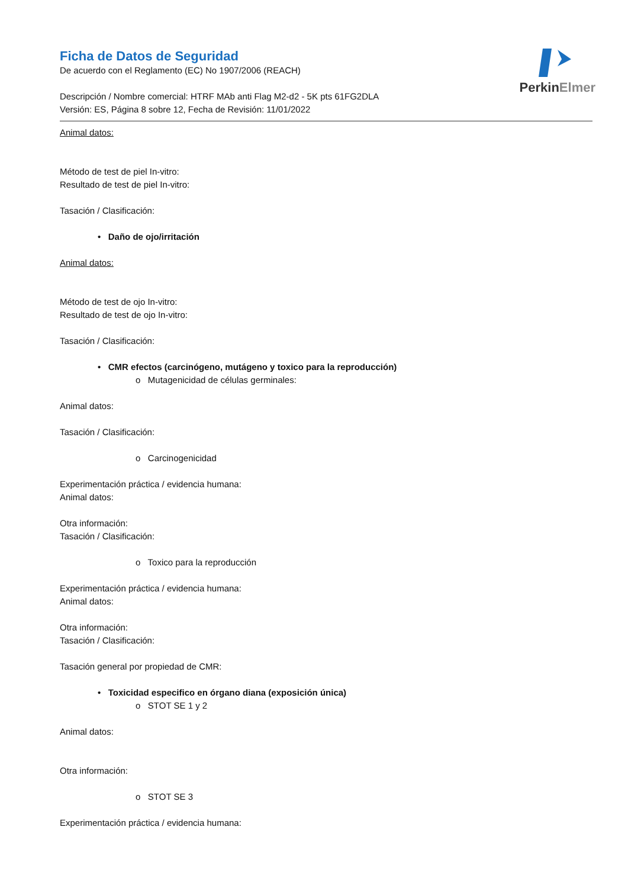PerkinElmer
Ficha de Datos de Seguridad
De acuerdo con el Reglamento (EC) No 1907/2006 (REACH)
Descripción / Nombre comercial: HTRF MAb anti Flag M2-d2 - 5K pts 61FG2DLA
Versión: ES, Página 8 sobre 12, Fecha de Revisión: 11/01/2022
Animal datos:
Método de test de piel In-vitro:
Resultado de test de piel In-vitro:
Tasación / Clasificación:
• Daño de ojo/irritación
Animal datos:
Método de test de ojo In-vitro:
Resultado de test de ojo In-vitro:
Tasación / Clasificación:
• CMR efectos (carcinógeno, mutágeno y toxico para la reproducción)
o Mutagenicidad de células germinales:
Animal datos:
Tasación / Clasificación:
o Carcinogenicidad
Experimentación práctica / evidencia humana:
Animal datos:
Otra información:
Tasación / Clasificación:
o Toxico para la reproducción
Experimentación práctica / evidencia humana:
Animal datos:
Otra información:
Tasación / Clasificación:
Tasación general por propiedad de CMR:
• Toxicidad especifico en órgano diana (exposición única)
o STOT SE 1 y 2
Animal datos:
Otra información:
o STOT SE 3
Experimentación práctica / evidencia humana: